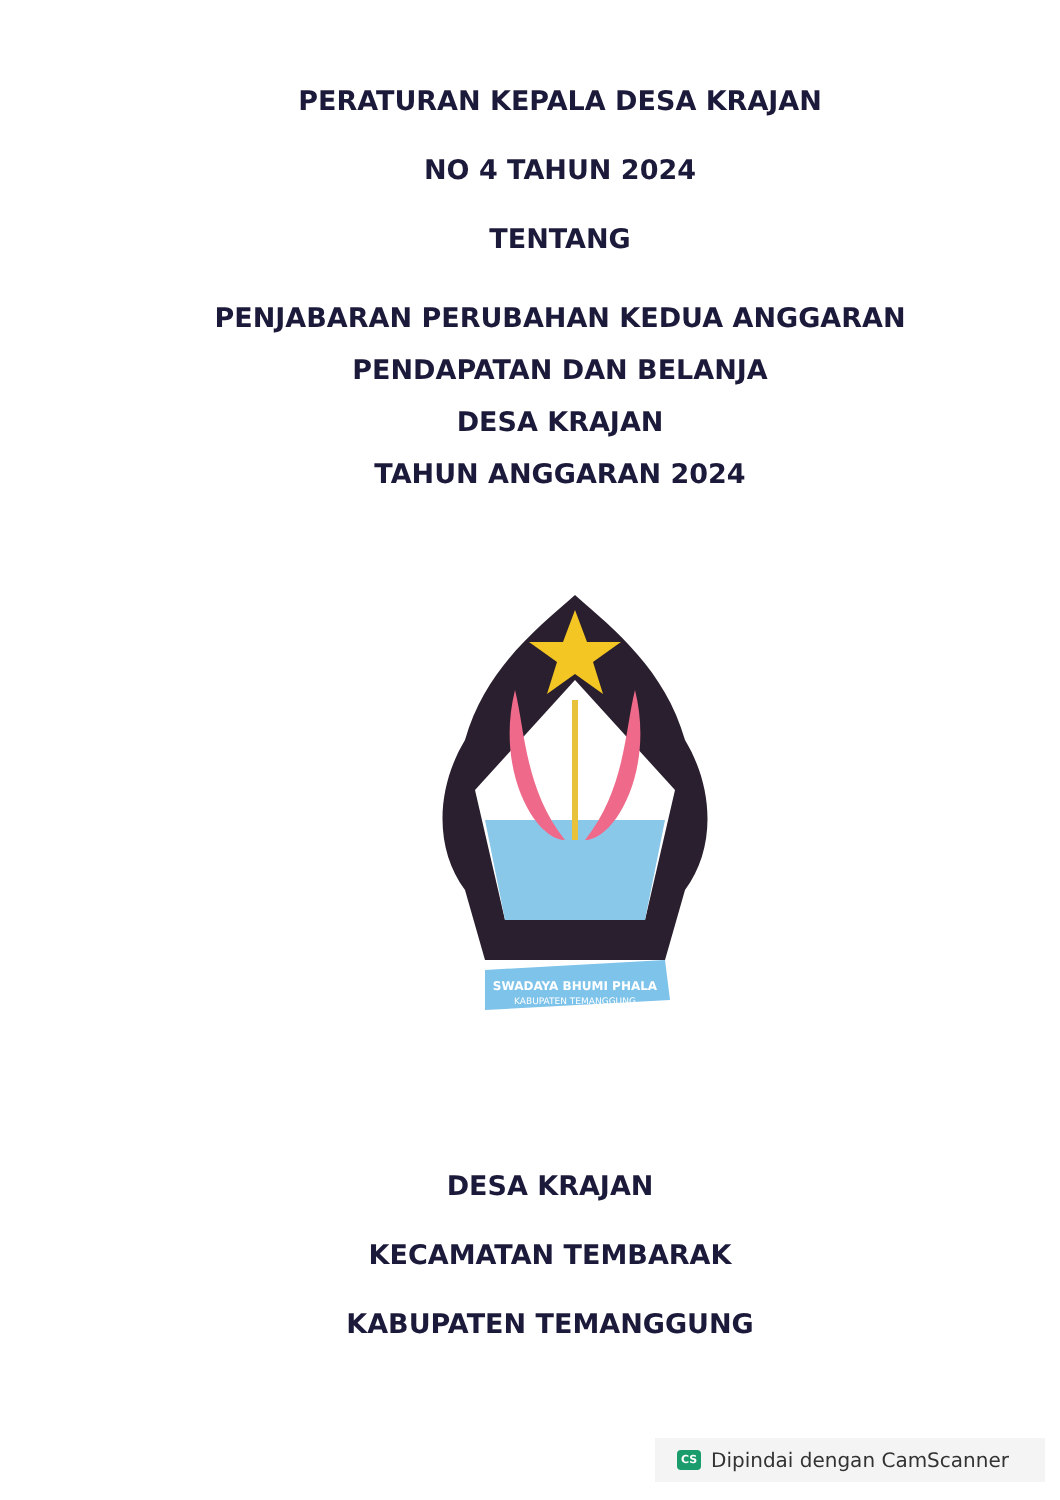PERATURAN KEPALA DESA KRAJAN
NO 4 TAHUN 2024
TENTANG
PENJABARAN PERUBAHAN KEDUA ANGGARAN
PENDAPATAN DAN BELANJA
DESA KRAJAN
TAHUN ANGGARAN 2024
SWADAYA BHUMI PHALA
KABUPATEN TEMANGGUNG
DESA KRAJAN
KECAMATAN TEMBARAK
KABUPATEN TEMANGGUNG
CS Dipindai dengan CamScanner